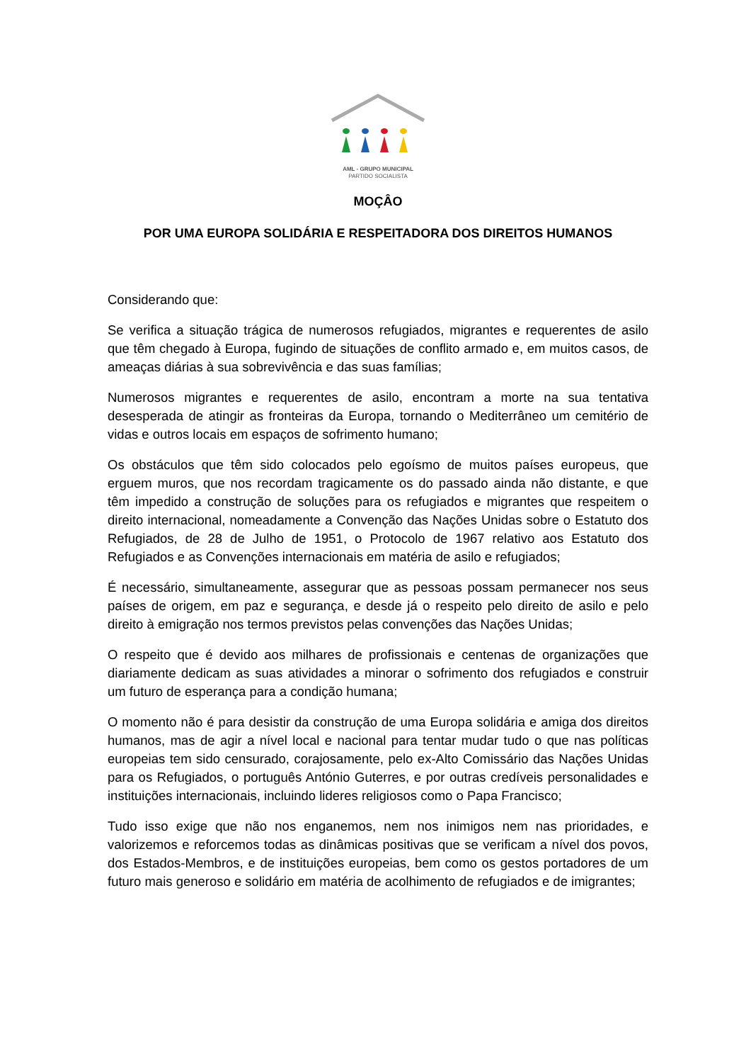AML - GRUPO MUNICIPAL
PARTIDO SOCIALISTA
MOÇÂO
POR UMA EUROPA SOLIDÁRIA E RESPEITADORA DOS DIREITOS HUMANOS
Considerando que:
Se verifica a situação trágica de numerosos refugiados, migrantes e requerentes de asilo que têm chegado à Europa, fugindo de situações de conflito armado e, em muitos casos, de ameaças diárias à sua sobrevivência e das suas famílias;
Numerosos migrantes e requerentes de asilo, encontram a morte na sua tentativa desesperada de atingir as fronteiras da Europa, tornando o Mediterrâneo um cemitério de vidas e outros locais em espaços de sofrimento humano;
Os obstáculos que têm sido colocados pelo egoísmo de muitos países europeus, que erguem muros, que nos recordam tragicamente os do passado ainda não distante, e que têm impedido a construção de soluções para os refugiados e migrantes que respeitem o direito internacional, nomeadamente a Convenção das Nações Unidas sobre o Estatuto dos Refugiados, de 28 de Julho de 1951, o Protocolo de 1967 relativo aos Estatuto dos Refugiados e as Convenções internacionais em matéria de asilo e refugiados;
É necessário, simultaneamente, assegurar que as pessoas possam permanecer nos seus países de origem, em paz e segurança, e desde já o respeito pelo direito de asilo e pelo direito à emigração nos termos previstos pelas convenções das Nações Unidas;
O respeito que é devido aos milhares de profissionais e centenas de organizações que diariamente dedicam as suas atividades a minorar o sofrimento dos refugiados e construir um futuro de esperança para a condição humana;
O momento não é para desistir da construção de uma Europa solidária e amiga dos direitos humanos, mas de agir a nível local e nacional para tentar mudar tudo o que nas políticas europeias tem sido censurado, corajosamente, pelo ex-Alto Comissário das Nações Unidas para os Refugiados, o português António Guterres, e por outras credíveis personalidades e instituições internacionais, incluindo lideres religiosos como o Papa Francisco;
Tudo isso exige que não nos enganemos, nem nos inimigos nem nas prioridades, e valorizemos e reforcemos todas as dinâmicas positivas que se verificam a nível dos povos, dos Estados-Membros, e de instituições europeias, bem como os gestos portadores de um futuro mais generoso e solidário em matéria de acolhimento de refugiados e de imigrantes;